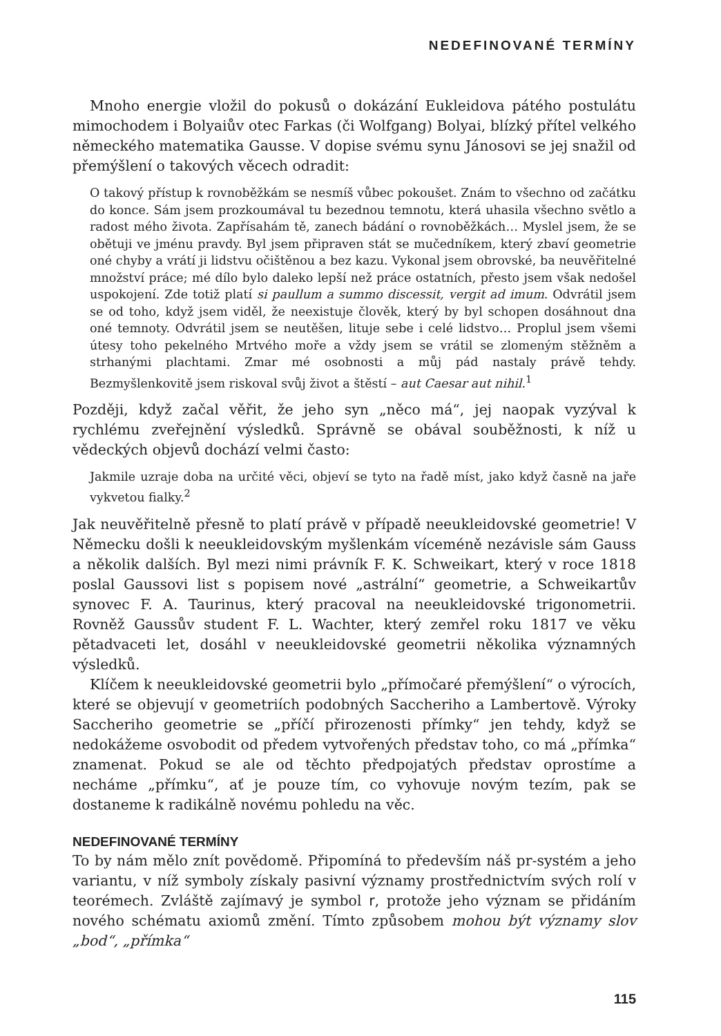NEDEFINOVANÉ TERMÍNY
Mnoho energie vložil do pokusů o dokázání Eukleidova pátého postulátu mimochodem i Bolyaiův otec Farkas (či Wolfgang) Bolyai, blízký přítel velkého německého matematika Gausse. V dopise svému synu Jánosovi se jej snažil od přemýšlení o takových věcech odradit:
O takový přístup k rovnoběžkám se nesmíš vůbec pokoušet. Znám to všechno od začátku do konce. Sám jsem prozkoumával tu bezednou temnotu, která uhasila všechno světlo a radost mého života. Zapřísahám tě, zanech bádání o rovnoběžkách… Myslel jsem, že se obětuji ve jménu pravdy. Byl jsem připraven stát se mučedníkem, který zbaví geometrie oné chyby a vrátí ji lidstvu očištěnou a bez kazu. Vykonal jsem obrovské, ba neuvěřitelné množství práce; mé dílo bylo daleko lepší než práce ostatních, přesto jsem však nedošel uspokojení. Zde totiž platí si paullum a summo discessit, vergit ad imum. Odvrátil jsem se od toho, když jsem viděl, že neexistuje člověk, který by byl schopen dosáhnout dna oné temnoty. Odvrátil jsem se neutěšen, lituje sebe i celé lidstvo… Proplul jsem všemi útesy toho pekelného Mrtvého moře a vždy jsem se vrátil se zlomeným stěžněm a strhanými plachtami. Zmar mé osobnosti a můj pád nastaly právě tehdy. Bezmyšlenkovitě jsem riskoval svůj život a štěstí – aut Caesar aut nihil.<sup>1</sup>
Později, když začal věřit, že jeho syn „něco má“, jej naopak vyzýval k rychlému zveřejnění výsledků. Správně se obával souběžnosti, k níž u vědeckých objevů dochází velmi často:
Jakmile uzraje doba na určité věci, objeví se tyto na řadě míst, jako když časně na jaře vykvetou fialky.<sup>2</sup>
Jak neuvěřitelně přesně to platí právě v případě neeukleidovské geometrie! V Německu došli k neeukleidovským myšlenkám víceméně nezávisle sám Gauss a několik dalších. Byl mezi nimi právník F. K. Schweikart, který v roce 1818 poslal Gaussovi list s popisem nové „astrální“ geometrie, a Schweikartův synovec F. A. Taurinus, který pracoval na neeukleidovské trigonometrii. Rovněž Gaussův student F. L. Wachter, který zemřel roku 1817 ve věku pětadvaceti let, dosáhl v neeukleidovské geometrii několika významných výsledků.
Klíčem k neeukleidovské geometrii bylo „přímočaré přemýšlení“ o výrocích, které se objevují v geometriích podobných Saccheriho a Lambertově. Výroky Saccheriho geometrie se „příčí přirozenosti přímky“ jen tehdy, když se nedokážeme osvobodit od předem vytvořených představ toho, co má „přímka“ znamenat. Pokud se ale od těchto předpojatých představ oprostíme a necháme „přímku“, ať je pouze tím, co vyhovuje novým tezím, pak se dostaneme k radikálně novému pohledu na věc.
NEDEFINOVANÉ TERMÍNY
To by nám mělo znít povědomě. Připomíná to především náš pr-systém a jeho variantu, v níž symboly získaly pasivní významy prostřednictvím svých rolí v teorémech. Zvláště zajímavý je symbol r, protože jeho význam se přidáním nového schématu axiomů změní. Tímto způsobem mohou být významy slov „bod“, „přímka“
115